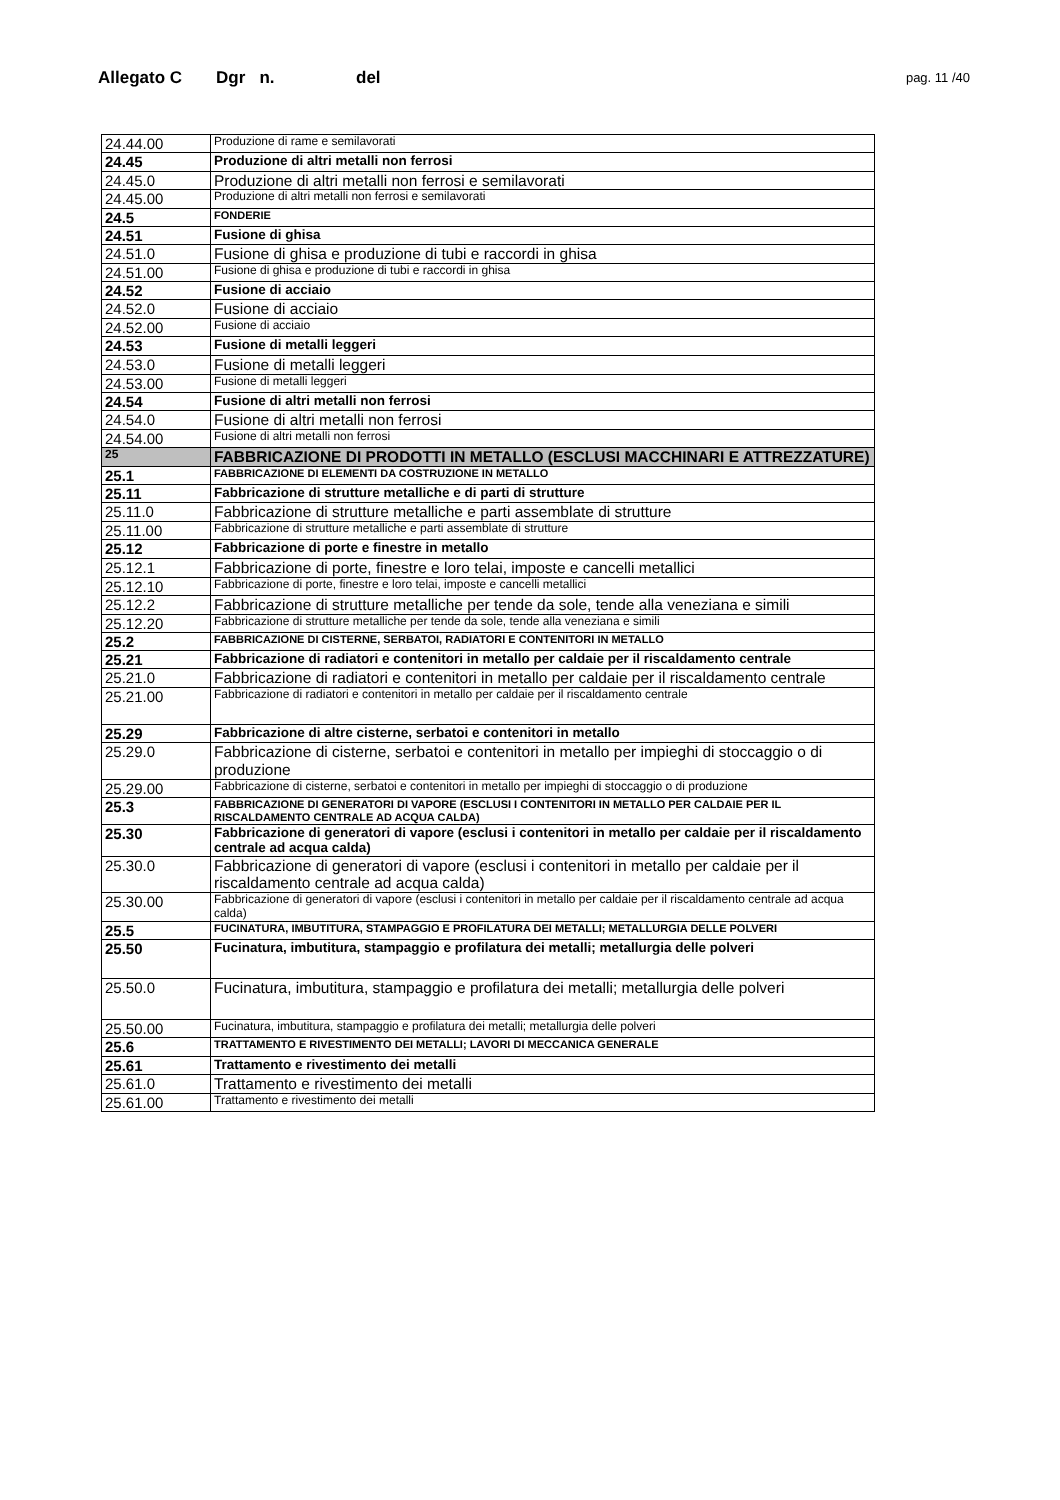Allegato C Dgr n. del pag. 11 /40
| 24.44.00 | Produzione di rame e semilavorati |
| 24.45 | Produzione di altri metalli non ferrosi |
| 24.45.0 | Produzione di altri metalli non ferrosi e semilavorati |
| 24.45.00 | Produzione di altri metalli non ferrosi e semilavorati |
| 24.5 | FONDERIE |
| 24.51 | Fusione di ghisa |
| 24.51.0 | Fusione di ghisa e produzione di tubi e raccordi in ghisa |
| 24.51.00 | Fusione di ghisa e produzione di tubi e raccordi in ghisa |
| 24.52 | Fusione di acciaio |
| 24.52.0 | Fusione di acciaio |
| 24.52.00 | Fusione di acciaio |
| 24.53 | Fusione di metalli leggeri |
| 24.53.0 | Fusione di metalli leggeri |
| 24.53.00 | Fusione di metalli leggeri |
| 24.54 | Fusione di altri metalli non ferrosi |
| 24.54.0 | Fusione di altri metalli non ferrosi |
| 24.54.00 | Fusione di altri metalli non ferrosi |
| 25 | FABBRICAZIONE DI PRODOTTI IN METALLO (ESCLUSI MACCHINARI E ATTREZZATURE) |
| 25.1 | FABBRICAZIONE DI ELEMENTI DA COSTRUZIONE IN METALLO |
| 25.11 | Fabbricazione di strutture metalliche e di parti di strutture |
| 25.11.0 | Fabbricazione di strutture metalliche e parti assemblate di strutture |
| 25.11.00 | Fabbricazione di strutture metalliche e parti assemblate di strutture |
| 25.12 | Fabbricazione di porte e finestre in metallo |
| 25.12.1 | Fabbricazione di porte, finestre e loro telai, imposte e cancelli metallici |
| 25.12.10 | Fabbricazione di porte, finestre e loro telai, imposte e cancelli metallici |
| 25.12.2 | Fabbricazione di strutture metalliche per tende da sole, tende alla veneziana e simili |
| 25.12.20 | Fabbricazione di strutture metalliche per tende da sole, tende alla veneziana e simili |
| 25.2 | FABBRICAZIONE DI CISTERNE, SERBATOI, RADIATORI E CONTENITORI IN METALLO |
| 25.21 | Fabbricazione di radiatori e contenitori in metallo per caldaie per il riscaldamento centrale |
| 25.21.0 | Fabbricazione di radiatori e contenitori in metallo per caldaie per il riscaldamento centrale |
| 25.21.00 | Fabbricazione di radiatori e contenitori in metallo per caldaie per il riscaldamento centrale |
| 25.29 | Fabbricazione di altre cisterne, serbatoi e contenitori in metallo |
| 25.29.0 | Fabbricazione di cisterne, serbatoi e contenitori in metallo per impieghi di stoccaggio o di produzione |
| 25.29.00 | Fabbricazione di cisterne, serbatoi e contenitori in metallo per impieghi di stoccaggio o di produzione |
| 25.3 | FABBRICAZIONE DI GENERATORI DI VAPORE (ESCLUSI I CONTENITORI IN METALLO PER CALDAIE PER IL RISCALDAMENTO CENTRALE AD ACQUA CALDA) |
| 25.30 | Fabbricazione di generatori di vapore (esclusi i contenitori in metallo per caldaie per il riscaldamento centrale ad acqua calda) |
| 25.30.0 | Fabbricazione di generatori di vapore (esclusi i contenitori in metallo per caldaie per il riscaldamento centrale ad acqua calda) |
| 25.30.00 | Fabbricazione di generatori di vapore (esclusi i contenitori in metallo per caldaie per il riscaldamento centrale ad acqua calda) |
| 25.5 | FUCINATURA, IMBUTITURA, STAMPAGGIO E PROFILATURA DEI METALLI; METALLURGIA DELLE POLVERI |
| 25.50 | Fucinatura, imbutitura, stampaggio e profilatura dei metalli; metallurgia delle polveri |
| 25.50.0 | Fucinatura, imbutitura, stampaggio e profilatura dei metalli; metallurgia delle polveri |
| 25.50.00 | Fucinatura, imbutitura, stampaggio e profilatura dei metalli; metallurgia delle polveri |
| 25.6 | TRATTAMENTO E RIVESTIMENTO DEI METALLI; LAVORI DI MECCANICA GENERALE |
| 25.61 | Trattamento e rivestimento dei metalli |
| 25.61.0 | Trattamento e rivestimento dei metalli |
| 25.61.00 | Trattamento e rivestimento dei metalli |